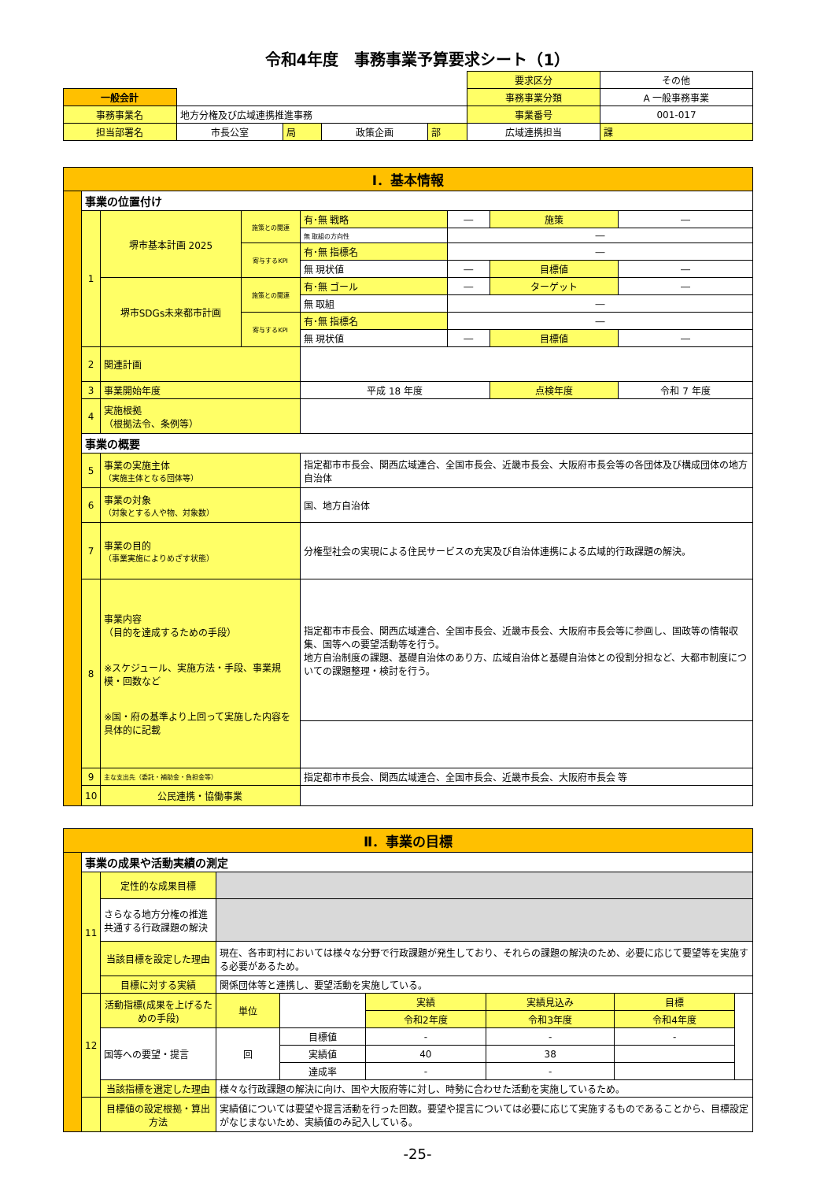令和4年度　事務事業予算要求シート（1）
| | | | | | | 要求区分 | その他 | |
| 一般会計 | | | | | | 事務事業分類 | A 一般事務事業 | |
| 事務事業名 | 地方分権及び広域連携推進事務 | | | | | 事業番号 | 001-017 | |
| 担当部署名 | 市長公室 | 局 | 政策企画 | 部 | 広域連携担当 | | | 課 |
| Ⅰ．基本情報 | | | | | | | |
| | 事業の位置付け | | | | | | |
| | 1 | 堺市基本計画 2025 | 施策との関連 | 有･無 戦略 | ― | 施策 | ― |
| | | | | 無 取組の方向性 | ― | | |
| | | | 寄与するKPI | 有･無 指標名 | ― | | |
| | | | | 無 現状値 | ― | 目標値 | ― |
| | | 堺市SDGs未来都市計画 | 施策との関連 | 有･無 ゴール | ― | ターゲット | ― |
| | | | | 無 取組 | ― | | |
| | | | 寄与するKPI | 有･無 指標名 | ― | | |
| | | | | 無 現状値 | ― | 目標値 | ― |
| | 2 | 関連計画 | | | | | |
| | 3 | 事業開始年度 | | 平成 18 年度 | | 点検年度 | 令和 7 年度 |
| | 4 | 実施根拠 （根拠法令、条例等） | | | | | |
| | 事業の概要 | | | | | | |
| | 5 | 事業の実施主体 （実施主体となる団体等） | | 指定都市市長会、関西広域連合、全国市長会、近畿市長会、大阪府市長会等の各団体及び構成団体の地方自治体 | | | |
| | 6 | 事業の対象 （対象とする人や物、対象数） | | 国、地方自治体 | | | |
| | 7 | 事業の目的 （事業実施によりめざす状態） | | 分権型社会の実現による住民サービスの充実及び自治体連携による広域的行政課題の解決。 | | | |
| | 8 | 事業内容 （目的を達成するための手段） ※スケジュール、実施方法・手段、事業規模・回数など ※国・府の基準より上回って実施した内容を具体的に記載 | | 指定都市市長会、関西広域連合、全国市長会、近畿市長会、大阪府市長会等に参画し、国政等の情報収集、国等への要望活動等を行う。 地方自治制度の課題、基礎自治体のあり方、広域自治体と基礎自治体との役割分担など、大都市制度についての課題整理・検討を行う。 | | | |
| | 9 | 主な支出先（委託・補助金・負担金等） | | 指定都市市長会、関西広域連合、全国市長会、近畿市長会、大阪府市長会 等 | | | |
| | 10 | 公民連携・協働事業 | | | | | |
| Ⅱ．事業の目標 | | | | | | | | |
| | 事業の成果や活動実績の測定 | | | | | | | |
| | 11 | 定性的な成果目標 | | | | | | |
| | | さらなる地方分権の推進 共通する行政課題の解決 | | | | | | |
| | | 当該目標を設定した理由 | 現在、各市町村においては様々な分野で行政課題が発生しており、それらの課題の解決のため、必要に応じて要望等を実施する必要があるため。 | | | | | |
| | | 目標に対する実績 | 関係団体等と連携し、要望活動を実施している。 | | | | | |
| | 12 | 活動指標(成果を上げるための手段) | 単位 | | 実績 | 実績見込み | 目標 | |
| | | | | | 令和2年度 | 令和3年度 | 令和4年度 | |
| | | 国等への要望・提言 | 回 | 目標値 | - | - | - | |
| | | | | 実績値 | 40 | 38 | | |
| | | | | 達成率 | - | - | | |
| | | 当該指標を選定した理由 | 様々な行政課題の解決に向け、国や大阪府等に対し、時勢に合わせた活動を実施しているため。 | | | | | |
| | | 目標値の設定根拠・算出方法 | 実績値については要望や提言活動を行った回数。要望や提言については必要に応じて実施するものであることから、目標設定がなじまないため、実績値のみ記入している。 | | | | | |
-25-